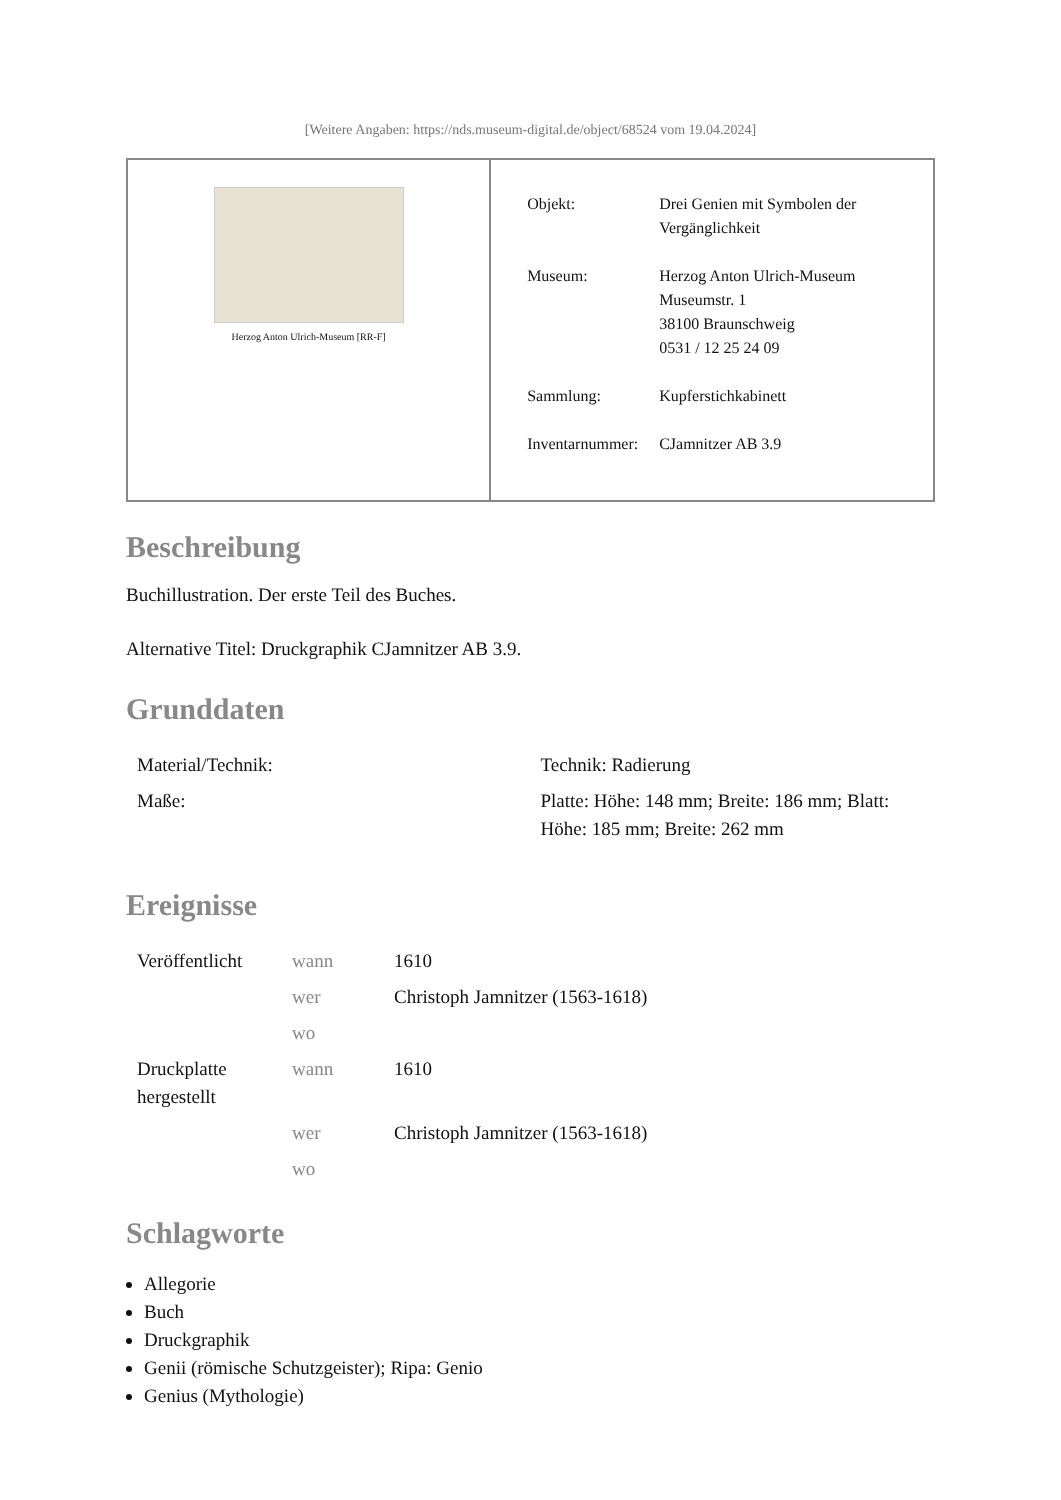[Weitere Angaben: https://nds.museum-digital.de/object/68524 vom 19.04.2024]
| Herzog Anton Ulrich-Museum [RR-F] | / Objekt: / Drei Genien mit Symbolen der Vergänglichkeit / / Museum: / Herzog Anton Ulrich-Museum Museumstr. 1 38100 Braunschweig 0531 / 12 25 24 09 / / Sammlung: / Kupferstichkabinett / / Inventarnummer: / CJamnitzer AB 3.9 / |
Beschreibung
Buchillustration. Der erste Teil des Buches.
Alternative Titel: Druckgraphik CJamnitzer AB 3.9.
Grunddaten
| Material/Technik: | Technik: Radierung |
| Maße: | Platte: Höhe: 148 mm; Breite: 186 mm; Blatt: Höhe: 185 mm; Breite: 262 mm |
Ereignisse
| Veröffentlicht | wann | 1610 |
| | wer | Christoph Jamnitzer (1563-1618) |
| | wo | |
| Druckplatte hergestellt | wann | 1610 |
| | wer | Christoph Jamnitzer (1563-1618) |
| | wo | |
Schlagworte
Allegorie
Buch
Druckgraphik
Genii (römische Schutzgeister); Ripa: Genio
Genius (Mythologie)